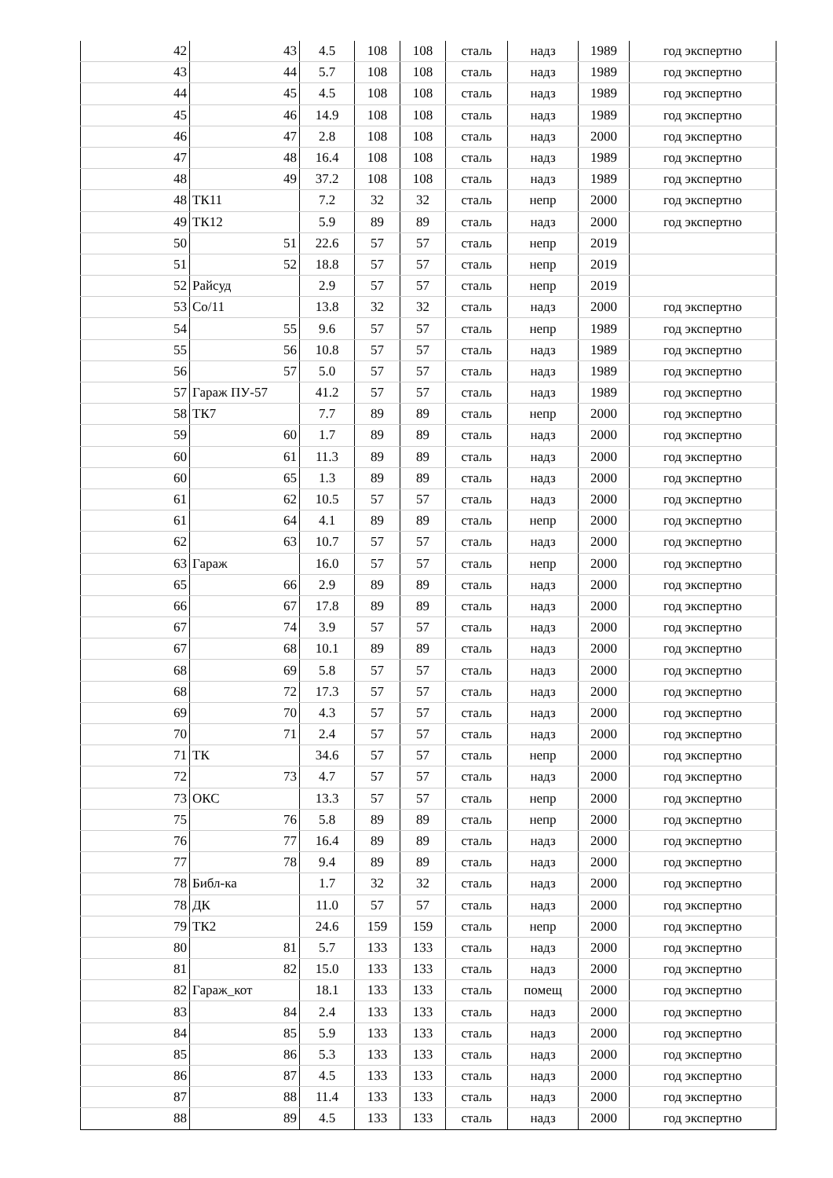| 42 | 43 | 4.5 | 108 | 108 | сталь | надз | 1989 | год экспертно |
| 43 | 44 | 5.7 | 108 | 108 | сталь | надз | 1989 | год экспертно |
| 44 | 45 | 4.5 | 108 | 108 | сталь | надз | 1989 | год экспертно |
| 45 | 46 | 14.9 | 108 | 108 | сталь | надз | 1989 | год экспертно |
| 46 | 47 | 2.8 | 108 | 108 | сталь | надз | 2000 | год экспертно |
| 47 | 48 | 16.4 | 108 | 108 | сталь | надз | 1989 | год экспертно |
| 48 | 49 | 37.2 | 108 | 108 | сталь | надз | 1989 | год экспертно |
| 48 | ТК11 | 7.2 | 32 | 32 | сталь | непр | 2000 | год экспертно |
| 49 | ТК12 | 5.9 | 89 | 89 | сталь | надз | 2000 | год экспертно |
| 50 | 51 | 22.6 | 57 | 57 | сталь | непр | 2019 | |
| 51 | 52 | 18.8 | 57 | 57 | сталь | непр | 2019 | |
| 52 | Райсуд | 2.9 | 57 | 57 | сталь | непр | 2019 | |
| 53 | Со/11 | 13.8 | 32 | 32 | сталь | надз | 2000 | год экспертно |
| 54 | 55 | 9.6 | 57 | 57 | сталь | непр | 1989 | год экспертно |
| 55 | 56 | 10.8 | 57 | 57 | сталь | надз | 1989 | год экспертно |
| 56 | 57 | 5.0 | 57 | 57 | сталь | надз | 1989 | год экспертно |
| 57 | Гараж ПУ-57 | 41.2 | 57 | 57 | сталь | надз | 1989 | год экспертно |
| 58 | ТК7 | 7.7 | 89 | 89 | сталь | непр | 2000 | год экспертно |
| 59 | 60 | 1.7 | 89 | 89 | сталь | надз | 2000 | год экспертно |
| 60 | 61 | 11.3 | 89 | 89 | сталь | надз | 2000 | год экспертно |
| 60 | 65 | 1.3 | 89 | 89 | сталь | надз | 2000 | год экспертно |
| 61 | 62 | 10.5 | 57 | 57 | сталь | надз | 2000 | год экспертно |
| 61 | 64 | 4.1 | 89 | 89 | сталь | непр | 2000 | год экспертно |
| 62 | 63 | 10.7 | 57 | 57 | сталь | надз | 2000 | год экспертно |
| 63 | Гараж | 16.0 | 57 | 57 | сталь | непр | 2000 | год экспертно |
| 65 | 66 | 2.9 | 89 | 89 | сталь | надз | 2000 | год экспертно |
| 66 | 67 | 17.8 | 89 | 89 | сталь | надз | 2000 | год экспертно |
| 67 | 74 | 3.9 | 57 | 57 | сталь | надз | 2000 | год экспертно |
| 67 | 68 | 10.1 | 89 | 89 | сталь | надз | 2000 | год экспертно |
| 68 | 69 | 5.8 | 57 | 57 | сталь | надз | 2000 | год экспертно |
| 68 | 72 | 17.3 | 57 | 57 | сталь | надз | 2000 | год экспертно |
| 69 | 70 | 4.3 | 57 | 57 | сталь | надз | 2000 | год экспертно |
| 70 | 71 | 2.4 | 57 | 57 | сталь | надз | 2000 | год экспертно |
| 71 | ТК | 34.6 | 57 | 57 | сталь | непр | 2000 | год экспертно |
| 72 | 73 | 4.7 | 57 | 57 | сталь | надз | 2000 | год экспертно |
| 73 | ОКС | 13.3 | 57 | 57 | сталь | непр | 2000 | год экспертно |
| 75 | 76 | 5.8 | 89 | 89 | сталь | непр | 2000 | год экспертно |
| 76 | 77 | 16.4 | 89 | 89 | сталь | надз | 2000 | год экспертно |
| 77 | 78 | 9.4 | 89 | 89 | сталь | надз | 2000 | год экспертно |
| 78 | Библ-ка | 1.7 | 32 | 32 | сталь | надз | 2000 | год экспертно |
| 78 | ДК | 11.0 | 57 | 57 | сталь | надз | 2000 | год экспертно |
| 79 | ТК2 | 24.6 | 159 | 159 | сталь | непр | 2000 | год экспертно |
| 80 | 81 | 5.7 | 133 | 133 | сталь | надз | 2000 | год экспертно |
| 81 | 82 | 15.0 | 133 | 133 | сталь | надз | 2000 | год экспертно |
| 82 | Гараж_кот | 18.1 | 133 | 133 | сталь | помещ | 2000 | год экспертно |
| 83 | 84 | 2.4 | 133 | 133 | сталь | надз | 2000 | год экспертно |
| 84 | 85 | 5.9 | 133 | 133 | сталь | надз | 2000 | год экспертно |
| 85 | 86 | 5.3 | 133 | 133 | сталь | надз | 2000 | год экспертно |
| 86 | 87 | 4.5 | 133 | 133 | сталь | надз | 2000 | год экспертно |
| 87 | 88 | 11.4 | 133 | 133 | сталь | надз | 2000 | год экспертно |
| 88 | 89 | 4.5 | 133 | 133 | сталь | надз | 2000 | год экспертно |